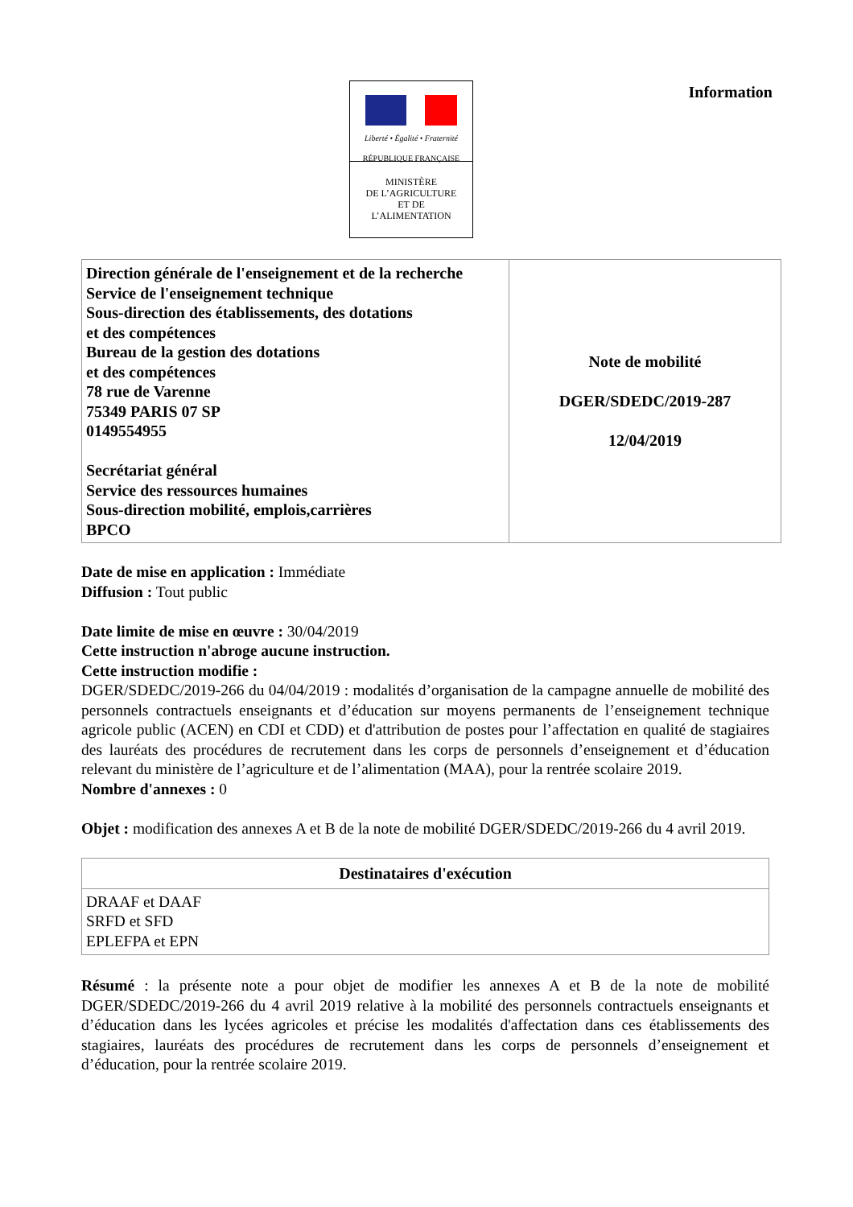Liberté • Égalité • Fraternité
RÉPUBLIQUE FRANÇAISE
MINISTÈRE
DE L’AGRICULTURE
ET DE
L’ALIMENTATION
Information
| Direction générale de l'enseignement et de la recherche Service de l'enseignement technique Sous-direction des établissements, des dotations et des compétences Bureau de la gestion des dotations et des compétences 78 rue de Varenne 75349 PARIS 07 SP 0149554955 Secrétariat général Service des ressources humaines Sous-direction mobilité, emplois,carrières BPCO | Note de mobilité DGER/SDEDC/2019-287 12/04/2019 |
Date de mise en application : Immédiate
Diffusion : Tout public
Date limite de mise en œuvre : 30/04/2019
Cette instruction n'abroge aucune instruction.
Cette instruction modifie :
DGER/SDEDC/2019-266 du 04/04/2019 : modalités d’organisation de la campagne annuelle de mobilité des personnels contractuels enseignants et d’éducation sur moyens permanents de l’enseignement technique agricole public (ACEN) en CDI et CDD) et d'attribution de postes pour l’affectation en qualité de stagiaires des lauréats des procédures de recrutement dans les corps de personnels d’enseignement et d’éducation relevant du ministère de l’agriculture et de l’alimentation (MAA), pour la rentrée scolaire 2019.
Nombre d'annexes : 0
Objet : modification des annexes A et B de la note de mobilité DGER/SDEDC/2019-266 du 4 avril 2019.
| Destinataires d'exécution |
| --- |
| DRAAF et DAAF SRFD et SFD EPLEFPA et EPN |
Résumé : la présente note a pour objet de modifier les annexes A et B de la note de mobilité DGER/SDEDC/2019-266 du 4 avril 2019 relative à la mobilité des personnels contractuels enseignants et d’éducation dans les lycées agricoles et précise les modalités d'affectation dans ces établissements des stagiaires, lauréats des procédures de recrutement dans les corps de personnels d’enseignement et d’éducation, pour la rentrée scolaire 2019.